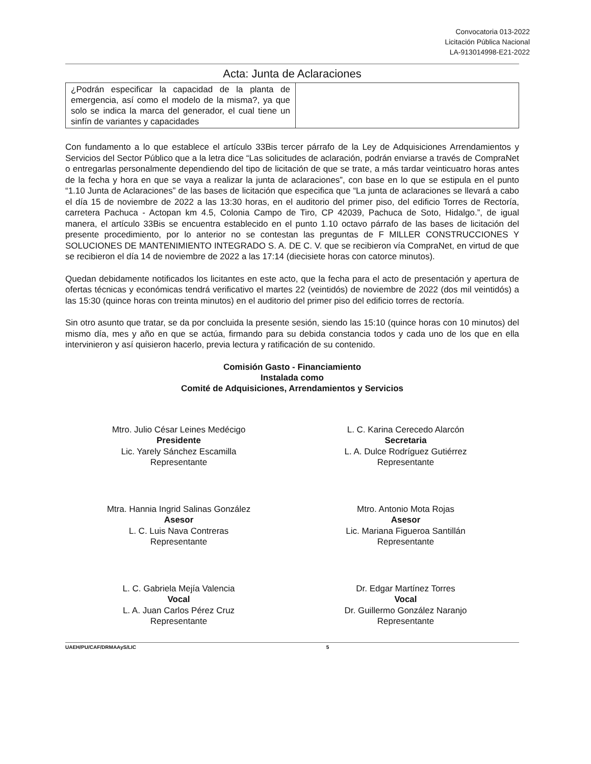Convocatoria 013-2022
Licitación Pública Nacional
LA-913014998-E21-2022
Acta: Junta de Aclaraciones
| ¿Podrán especificar la capacidad de la planta de emergencia, así como el modelo de la misma?, ya que solo se indica la marca del generador, el cual tiene un sinfín de variantes y capacidades | |
Con fundamento a lo que establece el artículo 33Bis tercer párrafo de la Ley de Adquisiciones Arrendamientos y Servicios del Sector Público que a la letra dice “Las solicitudes de aclaración, podrán enviarse a través de CompraNet o entregarlas personalmente dependiendo del tipo de licitación de que se trate, a más tardar veinticuatro horas antes de la fecha y hora en que se vaya a realizar la junta de aclaraciones”, con base en lo que se estipula en el punto “1.10 Junta de Aclaraciones” de las bases de licitación que especifica que “La junta de aclaraciones se llevará a cabo el día 15 de noviembre de 2022 a las 13:30 horas, en el auditorio del primer piso, del edificio Torres de Rectoría, carretera Pachuca - Actopan km 4.5, Colonia Campo de Tiro, CP 42039, Pachuca de Soto, Hidalgo.”, de igual manera, el artículo 33Bis se encuentra establecido en el punto 1.10 octavo párrafo de las bases de licitación del presente procedimiento, por lo anterior no se contestan las preguntas de F MILLER CONSTRUCCIONES Y SOLUCIONES DE MANTENIMIENTO INTEGRADO S. A. DE C. V. que se recibieron vía CompraNet, en virtud de que se recibieron el día 14 de noviembre de 2022 a las 17:14 (diecisiete horas con catorce minutos).
Quedan debidamente notificados los licitantes en este acto, que la fecha para el acto de presentación y apertura de ofertas técnicas y económicas tendrá verificativo el martes 22 (veintidós) de noviembre de 2022 (dos mil veintidós) a las 15:30 (quince horas con treinta minutos) en el auditorio del primer piso del edificio torres de rectoría.
Sin otro asunto que tratar, se da por concluida la presente sesión, siendo las 15:10 (quince horas con 10 minutos) del mismo día, mes y año en que se actúa, firmando para su debida constancia todos y cada uno de los que en ella intervinieron y así quisieron hacerlo, previa lectura y ratificación de su contenido.
Comisión Gasto - Financiamiento
Instalada como
Comité de Adquisiciones, Arrendamientos y Servicios
Mtro. Julio César Leines Medécigo
Presidente
Lic. Yarely Sánchez Escamilla
Representante
L. C. Karina Cerecedo Alarcón
Secretaria
L. A. Dulce Rodríguez Gutiérrez
Representante
Mtra. Hannia Ingrid Salinas González
Asesor
L. C. Luis Nava Contreras
Representante
Mtro. Antonio Mota Rojas
Asesor
Lic. Mariana Figueroa Santillán
Representante
L. C. Gabriela Mejía Valencia
Vocal
L. A. Juan Carlos Pérez Cruz
Representante
Dr. Edgar Martínez Torres
Vocal
Dr. Guillermo González Naranjo
Representante
UAEH/PU/CAF/DRMAAyS/LIC 5